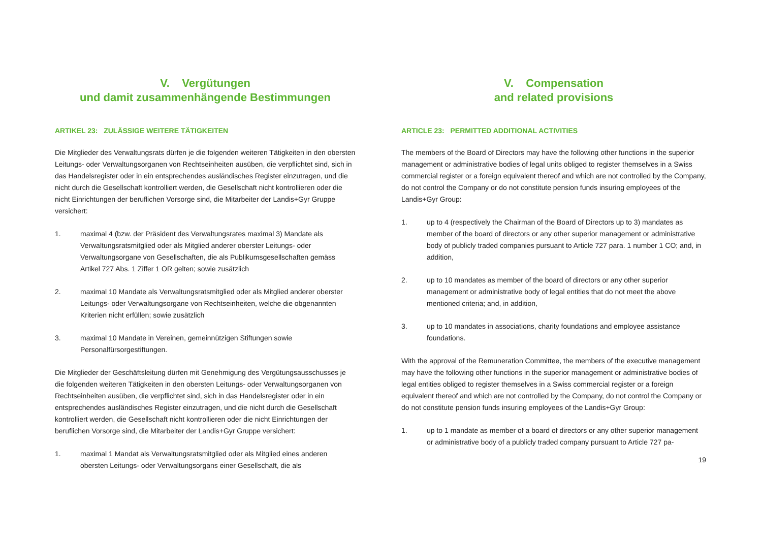V. Vergütungen
und damit zusammenhängende Bestimmungen
ARTIKEL 23: ZULÄSSIGE WEITERE TÄTIGKEITEN
Die Mitglieder des Verwaltungsrats dürfen je die folgenden weiteren Tätigkeiten in den obersten Leitungs- oder Verwaltungsorganen von Rechtseinheiten ausüben, die verpflichtet sind, sich in das Handelsregister oder in ein entsprechendes ausländisches Register einzutragen, und die nicht durch die Gesellschaft kontrolliert werden, die Gesellschaft nicht kontrollieren oder die nicht Einrichtungen der beruflichen Vorsorge sind, die Mitarbeiter der Landis+Gyr Gruppe versichert:
1. maximal 4 (bzw. der Präsident des Verwaltungsrates maximal 3) Mandate als Verwaltungsratsmitglied oder als Mitglied anderer oberster Leitungs- oder Verwaltungsorgane von Gesellschaften, die als Publikumsgesellschaften gemäss Artikel 727 Abs. 1 Ziffer 1 OR gelten; sowie zusätzlich
2. maximal 10 Mandate als Verwaltungsratsmitglied oder als Mitglied anderer oberster Leitungs- oder Verwaltungsorgane von Rechtseinheiten, welche die obgenannten Kriterien nicht erfüllen; sowie zusätzlich
3. maximal 10 Mandate in Vereinen, gemeinnützigen Stiftungen sowie Personalfürsorgestiftungen.
Die Mitglieder der Geschäftsleitung dürfen mit Genehmigung des Vergütungsausschusses je die folgenden weiteren Tätigkeiten in den obersten Leitungs- oder Verwaltungsorganen von Rechtseinheiten ausüben, die verpflichtet sind, sich in das Handelsregister oder in ein entsprechendes ausländisches Register einzutragen, und die nicht durch die Gesellschaft kontrolliert werden, die Gesellschaft nicht kontrollieren oder die nicht Einrichtungen der beruflichen Vorsorge sind, die Mitarbeiter der Landis+Gyr Gruppe versichert:
1. maximal 1 Mandat als Verwaltungsratsmitglied oder als Mitglied eines anderen obersten Leitungs- oder Verwaltungsorgans einer Gesellschaft, die als
V. Compensation
and related provisions
ARTICLE 23: PERMITTED ADDITIONAL ACTIVITIES
The members of the Board of Directors may have the following other functions in the superior management or administrative bodies of legal units obliged to register themselves in a Swiss commercial register or a foreign equivalent thereof and which are not controlled by the Company, do not control the Company or do not constitute pension funds insuring employees of the Landis+Gyr Group:
1. up to 4 (respectively the Chairman of the Board of Directors up to 3) mandates as member of the board of directors or any other superior management or administrative body of publicly traded companies pursuant to Article 727 para. 1 number 1 CO; and, in addition,
2. up to 10 mandates as member of the board of directors or any other superior management or administrative body of legal entities that do not meet the above mentioned criteria; and, in addition,
3. up to 10 mandates in associations, charity foundations and employee assistance foundations.
With the approval of the Remuneration Committee, the members of the executive management may have the following other functions in the superior management or administrative bodies of legal entities obliged to register themselves in a Swiss commercial register or a foreign equivalent thereof and which are not controlled by the Company, do not control the Company or do not constitute pension funds insuring employees of the Landis+Gyr Group:
1. up to 1 mandate as member of a board of directors or any other superior management or administrative body of a publicly traded company pursuant to Article 727 pa-
19